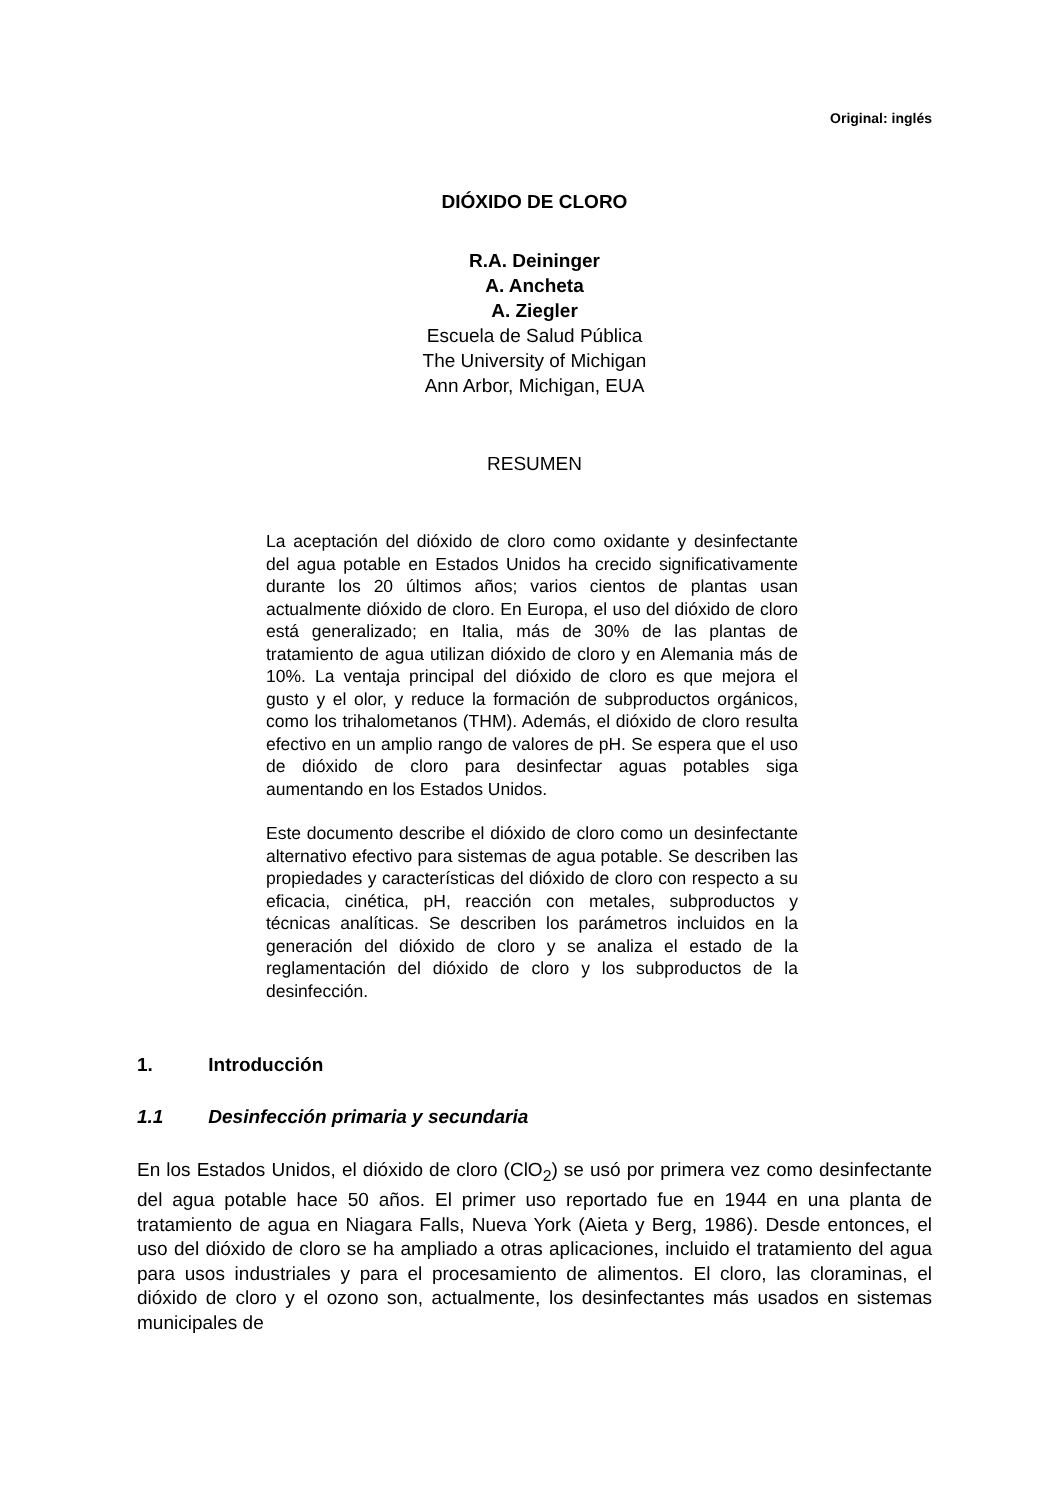Original: inglés
DIÓXIDO DE CLORO
R.A. Deininger
A. Ancheta
A. Ziegler
Escuela de Salud Pública
The University of Michigan
Ann Arbor, Michigan, EUA
RESUMEN
La aceptación del dióxido de cloro como oxidante y desinfectante del agua potable en Estados Unidos ha crecido significativamente durante los 20 últimos años; varios cientos de plantas usan actualmente dióxido de cloro. En Europa, el uso del dióxido de cloro está generalizado; en Italia, más de 30% de las plantas de tratamiento de agua utilizan dióxido de cloro y en Alemania más de 10%. La ventaja principal del dióxido de cloro es que mejora el gusto y el olor, y reduce la formación de subproductos orgánicos, como los trihalometanos (THM). Además, el dióxido de cloro resulta efectivo en un amplio rango de valores de pH. Se espera que el uso de dióxido de cloro para desinfectar aguas potables siga aumentando en los Estados Unidos.
Este documento describe el dióxido de cloro como un desinfectante alternativo efectivo para sistemas de agua potable. Se describen las propiedades y características del dióxido de cloro con respecto a su eficacia, cinética, pH, reacción con metales, subproductos y técnicas analíticas. Se describen los parámetros incluidos en la generación del dióxido de cloro y se analiza el estado de la reglamentación del dióxido de cloro y los subproductos de la desinfección.
1. Introducción
1.1 Desinfección primaria y secundaria
En los Estados Unidos, el dióxido de cloro (ClO<sub>2</sub>) se usó por primera vez como desinfectante del agua potable hace 50 años. El primer uso reportado fue en 1944 en una planta de tratamiento de agua en Niagara Falls, Nueva York (Aieta y Berg, 1986). Desde entonces, el uso del dióxido de cloro se ha ampliado a otras aplicaciones, incluido el tratamiento del agua para usos industriales y para el procesamiento de alimentos. El cloro, las cloraminas, el dióxido de cloro y el ozono son, actualmente, los desinfectantes más usados en sistemas municipales de